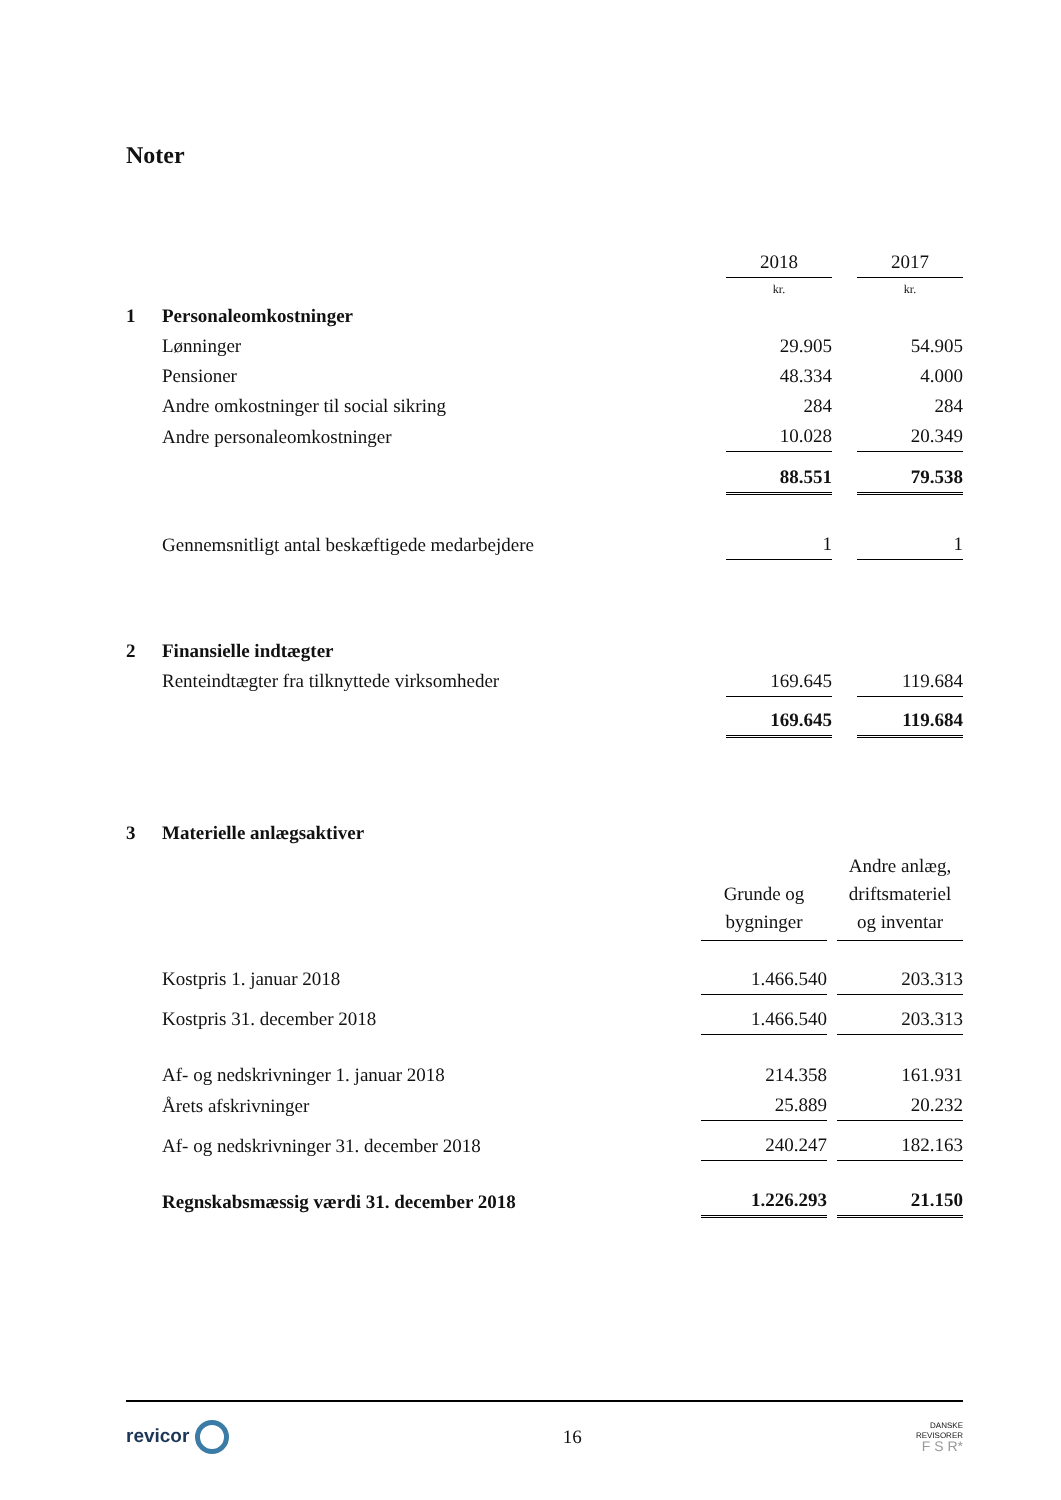Noter
| | | 2018 | | 2017 |
| | | kr. | | kr. |
| 1 | Personaleomkostninger | | | |
| | Lønninger | 29.905 | | 54.905 |
| | Pensioner | 48.334 | | 4.000 |
| | Andre omkostninger til social sikring | 284 | | 284 |
| | Andre personaleomkostninger | 10.028 | | 20.349 |
| | | 88.551 | | 79.538 |
| | Gennemsnitligt antal beskæftigede medarbejdere | 1 | | 1 |
| 2 | Finansielle indtægter | | | |
| | Renteindtægter fra tilknyttede virksomheder | 169.645 | | 119.684 |
| | | 169.645 | | 119.684 |
| 3 | Materielle anlægsaktiver | | | |
| | | Grunde og bygninger | | Andre anlæg, driftsmateriel og inventar |
| | Kostpris 1. januar 2018 | 1.466.540 | | 203.313 |
| | Kostpris 31. december 2018 | 1.466.540 | | 203.313 |
| | Af- og nedskrivninger 1. januar 2018 | 214.358 | | 161.931 |
| | Årets afskrivninger | 25.889 | | 20.232 |
| | Af- og nedskrivninger 31. december 2018 | 240.247 | | 182.163 |
| | Regnskabsmæssig værdi 31. december 2018 | 1.226.293 | | 21.150 |
revicor 16 DANSKE
REVISORER
F S R*